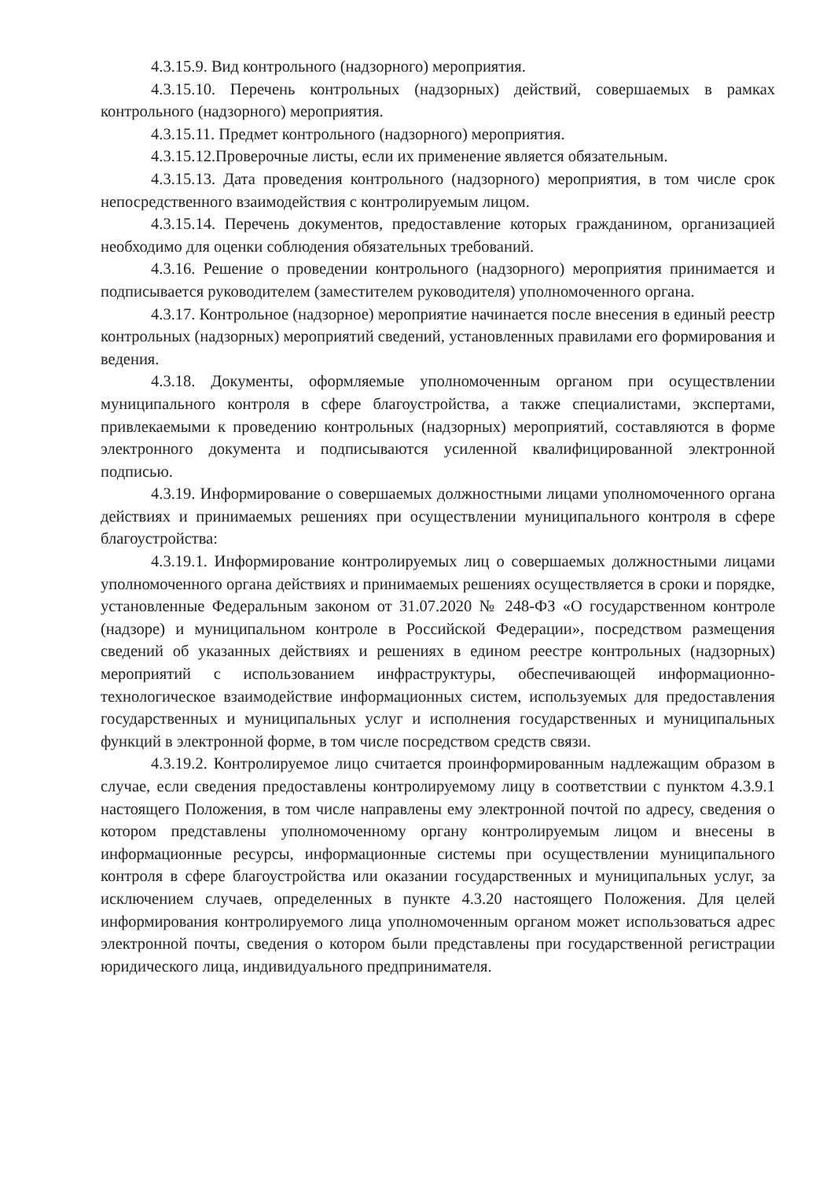4.3.15.9. Вид контрольного (надзорного) мероприятия.
4.3.15.10. Перечень контрольных (надзорных) действий, совершаемых в рамках контрольного (надзорного) мероприятия.
4.3.15.11. Предмет контрольного (надзорного) мероприятия.
4.3.15.12.Проверочные листы, если их применение является обязательным.
4.3.15.13. Дата проведения контрольного (надзорного) мероприятия, в том числе срок непосредственного взаимодействия с контролируемым лицом.
4.3.15.14. Перечень документов, предоставление которых гражданином, организацией необходимо для оценки соблюдения обязательных требований.
4.3.16. Решение о проведении контрольного (надзорного) мероприятия принимается и подписывается руководителем (заместителем руководителя) уполномоченного органа.
4.3.17. Контрольное (надзорное) мероприятие начинается после внесения в единый реестр контрольных (надзорных) мероприятий сведений, установленных правилами его формирования и ведения.
4.3.18. Документы, оформляемые уполномоченным органом при осуществлении муниципального контроля в сфере благоустройства, а также специалистами, экспертами, привлекаемыми к проведению контрольных (надзорных) мероприятий, составляются в форме электронного документа и подписываются усиленной квалифицированной электронной подписью.
4.3.19. Информирование о совершаемых должностными лицами уполномоченного органа действиях и принимаемых решениях при осуществлении муниципального контроля в сфере благоустройства:
4.3.19.1. Информирование контролируемых лиц о совершаемых должностными лицами уполномоченного органа действиях и принимаемых решениях осуществляется в сроки и порядке, установленные Федеральным законом от 31.07.2020 № 248-ФЗ «О государственном контроле (надзоре) и муниципальном контроле в Российской Федерации», посредством размещения сведений об указанных действиях и решениях в едином реестре контрольных (надзорных) мероприятий с использованием инфраструктуры, обеспечивающей информационно-технологическое взаимодействие информационных систем, используемых для предоставления государственных и муниципальных услуг и исполнения государственных и муниципальных функций в электронной форме, в том числе посредством средств связи.
4.3.19.2. Контролируемое лицо считается проинформированным надлежащим образом в случае, если сведения предоставлены контролируемому лицу в соответствии с пунктом 4.3.9.1 настоящего Положения, в том числе направлены ему электронной почтой по адресу, сведения о котором представлены уполномоченному органу контролируемым лицом и внесены в информационные ресурсы, информационные системы при осуществлении муниципального контроля в сфере благоустройства или оказании государственных и муниципальных услуг, за исключением случаев, определенных в пункте 4.3.20 настоящего Положения. Для целей информирования контролируемого лица уполномоченным органом может использоваться адрес электронной почты, сведения о котором были представлены при государственной регистрации юридического лица, индивидуального предпринимателя.